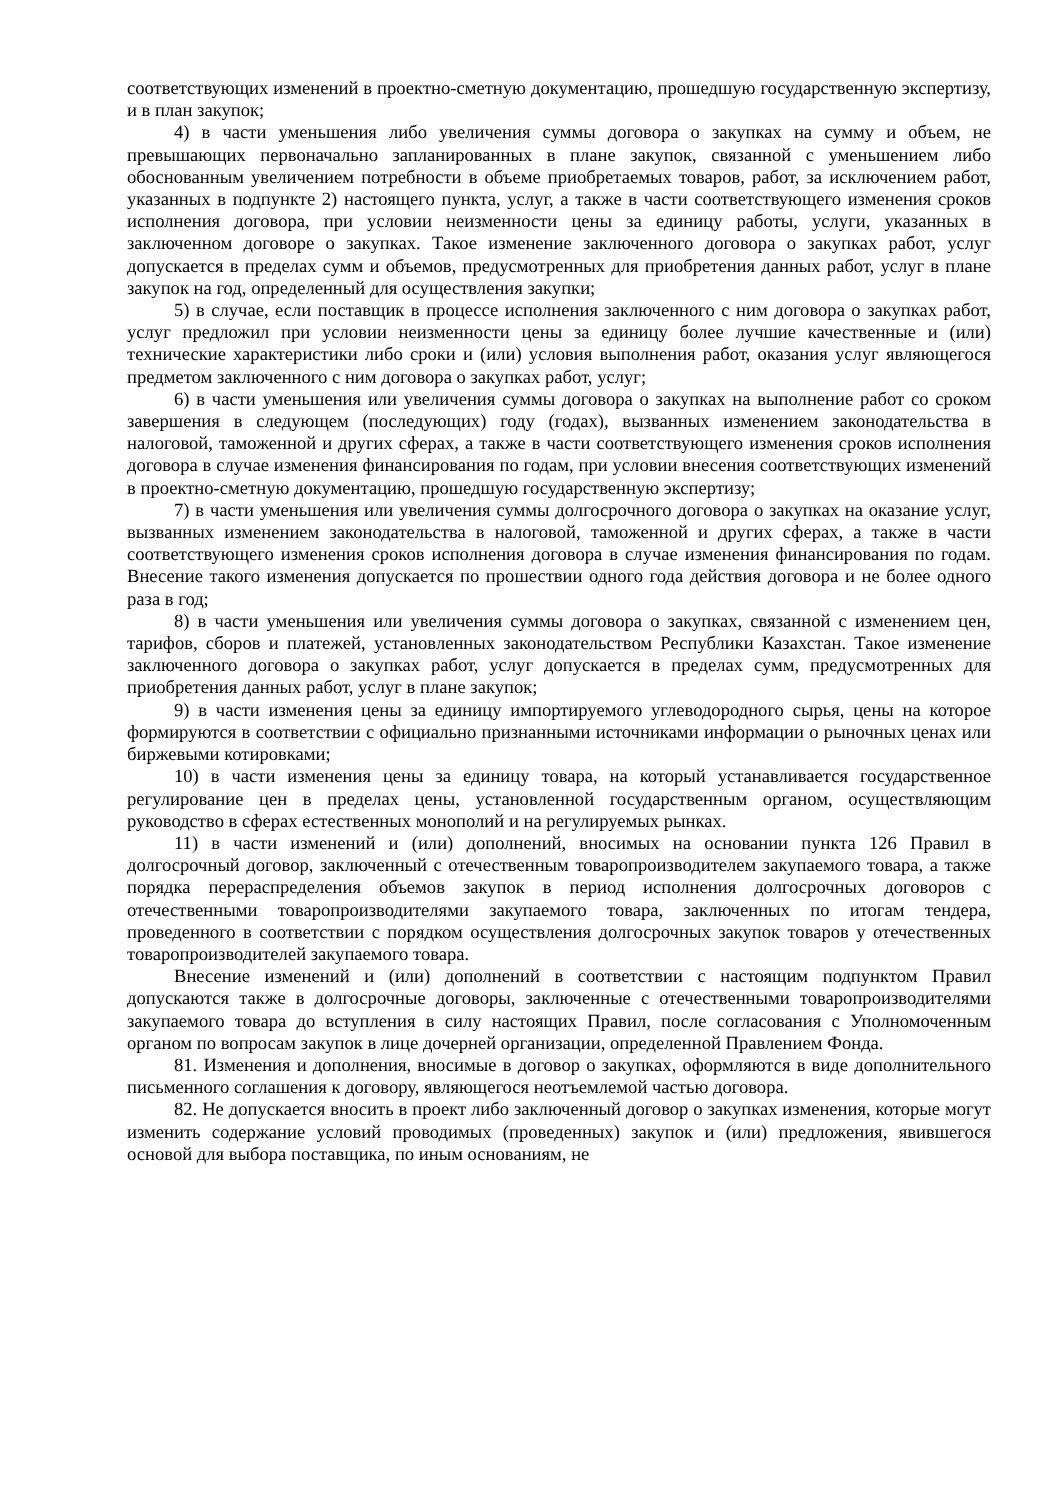соответствующих изменений в проектно-сметную документацию, прошедшую государственную экспертизу, и в план закупок;
4) в части уменьшения либо увеличения суммы договора о закупках на сумму и объем, не превышающих первоначально запланированных в плане закупок, связанной с уменьшением либо обоснованным увеличением потребности в объеме приобретаемых товаров, работ, за исключением работ, указанных в подпункте 2) настоящего пункта, услуг, а также в части соответствующего изменения сроков исполнения договора, при условии неизменности цены за единицу работы, услуги, указанных в заключенном договоре о закупках. Такое изменение заключенного договора о закупках работ, услуг допускается в пределах сумм и объемов, предусмотренных для приобретения данных работ, услуг в плане закупок на год, определенный для осуществления закупки;
5) в случае, если поставщик в процессе исполнения заключенного с ним договора о закупках работ, услуг предложил при условии неизменности цены за единицу более лучшие качественные и (или) технические характеристики либо сроки и (или) условия выполнения работ, оказания услуг являющегося предметом заключенного с ним договора о закупках работ, услуг;
6) в части уменьшения или увеличения суммы договора о закупках на выполнение работ со сроком завершения в следующем (последующих) году (годах), вызванных изменением законодательства в налоговой, таможенной и других сферах, а также в части соответствующего изменения сроков исполнения договора в случае изменения финансирования по годам, при условии внесения соответствующих изменений в проектно-сметную документацию, прошедшую государственную экспертизу;
7) в части уменьшения или увеличения суммы долгосрочного договора о закупках на оказание услуг, вызванных изменением законодательства в налоговой, таможенной и других сферах, а также в части соответствующего изменения сроков исполнения договора в случае изменения финансирования по годам. Внесение такого изменения допускается по прошествии одного года действия договора и не более одного раза в год;
8) в части уменьшения или увеличения суммы договора о закупках, связанной с изменением цен, тарифов, сборов и платежей, установленных законодательством Республики Казахстан. Такое изменение заключенного договора о закупках работ, услуг допускается в пределах сумм, предусмотренных для приобретения данных работ, услуг в плане закупок;
9) в части изменения цены за единицу импортируемого углеводородного сырья, цены на которое формируются в соответствии с официально признанными источниками информации о рыночных ценах или биржевыми котировками;
10) в части изменения цены за единицу товара, на который устанавливается государственное регулирование цен в пределах цены, установленной государственным органом, осуществляющим руководство в сферах естественных монополий и на регулируемых рынках.
11) в части изменений и (или) дополнений, вносимых на основании пункта 126 Правил в долгосрочный договор, заключенный с отечественным товаропроизводителем закупаемого товара, а также порядка перераспределения объемов закупок в период исполнения долгосрочных договоров с отечественными товаропроизводителями закупаемого товара, заключенных по итогам тендера, проведенного в соответствии с порядком осуществления долгосрочных закупок товаров у отечественных товаропроизводителей закупаемого товара.
Внесение изменений и (или) дополнений в соответствии с настоящим подпунктом Правил допускаются также в долгосрочные договоры, заключенные с отечественными товаропроизводителями закупаемого товара до вступления в силу настоящих Правил, после согласования с Уполномоченным органом по вопросам закупок в лице дочерней организации, определенной Правлением Фонда.
81. Изменения и дополнения, вносимые в договор о закупках, оформляются в виде дополнительного письменного соглашения к договору, являющегося неотъемлемой частью договора.
82. Не допускается вносить в проект либо заключенный договор о закупках изменения, которые могут изменить содержание условий проводимых (проведенных) закупок и (или) предложения, явившегося основой для выбора поставщика, по иным основаниям, не